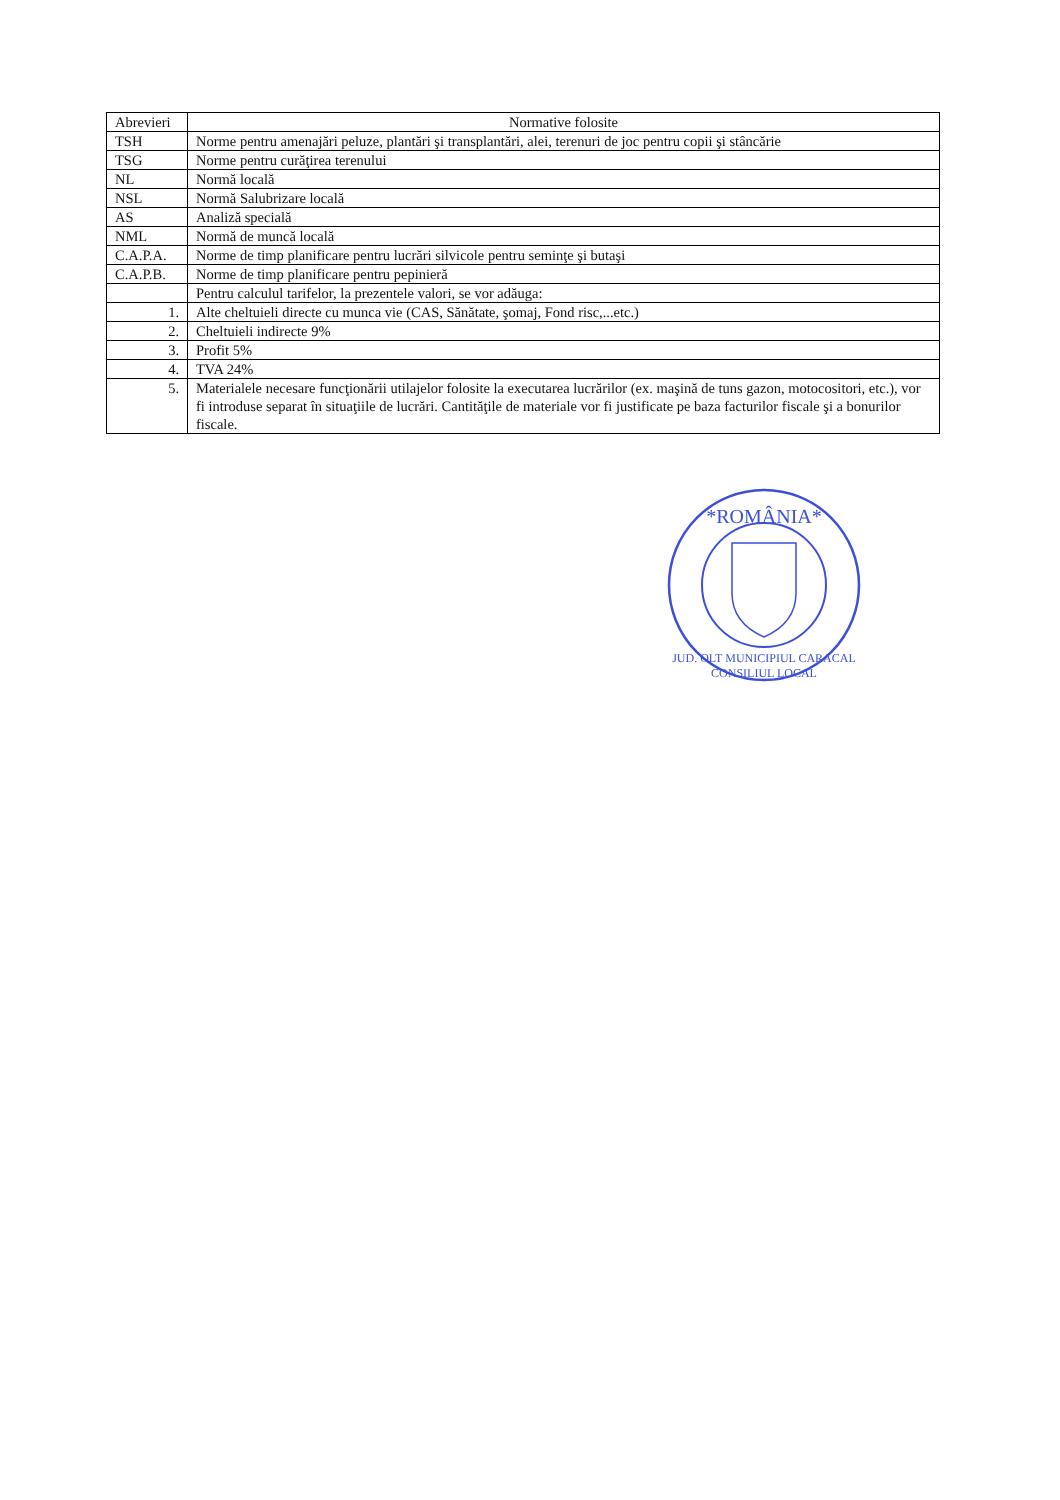| Abrevieri | Normative folosite |
| --- | --- |
| TSH | Norme pentru amenajări peluze, plantări şi transplantări, alei, terenuri de joc pentru copii şi stâncărie |
| TSG | Norme pentru curăţirea terenului |
| NL | Normă locală |
| NSL | Normă Salubrizare locală |
| AS | Analiză specială |
| NML | Normă de muncă locală |
| C.A.P.A. | Norme de timp planificare pentru lucrări silvicole pentru seminţe şi butaşi |
| C.A.P.B. | Norme de timp planificare pentru pepinieră |
| | Pentru calculul tarifelor, la prezentele valori, se vor adăuga: |
| 1. | Alte cheltuieli directe cu munca vie (CAS, Sănătate, şomaj, Fond risc,...etc.) |
| 2. | Cheltuieli indirecte 9% |
| 3. | Profit 5% |
| 4. | TVA 24% |
| 5. | Materialele necesare funcţionării utilajelor folosite la executarea lucrărilor (ex. maşină de tuns gazon, motocositori, etc.), vor fi introduse separat în situaţiile de lucrări. Cantităţile de materiale vor fi justificate pe baza facturilor fiscale şi a bonurilor fiscale. |
*ROMÂNIA*
JUD. OLT MUNICIPIUL CARACAL
CONSILIUL LOCAL